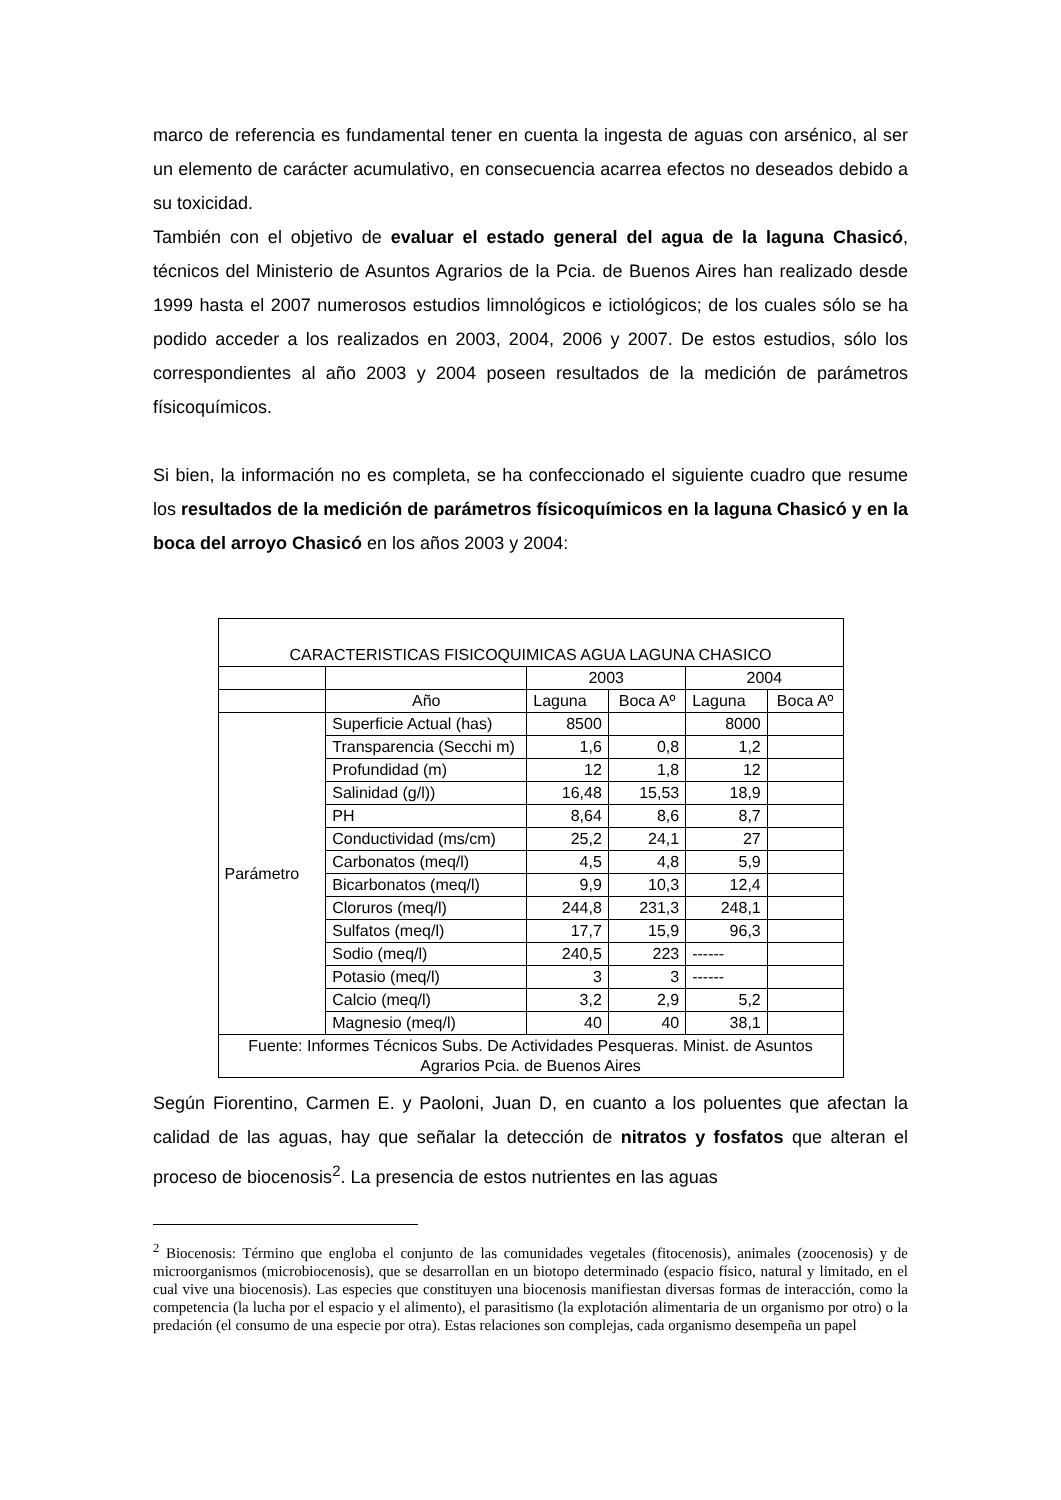marco de referencia es fundamental tener en cuenta la ingesta de aguas con arsénico, al ser un elemento de carácter acumulativo, en consecuencia acarrea efectos no deseados debido a su toxicidad.
También con el objetivo de evaluar el estado general del agua de la laguna Chasicó, técnicos del Ministerio de Asuntos Agrarios de la Pcia. de Buenos Aires han realizado desde 1999 hasta el 2007 numerosos estudios limnológicos e ictiológicos; de los cuales sólo se ha podido acceder a los realizados en 2003, 2004, 2006 y 2007. De estos estudios, sólo los correspondientes al año 2003 y 2004 poseen resultados de la medición de parámetros físicoquímicos.
Si bien, la información no es completa, se ha confeccionado el siguiente cuadro que resume los resultados de la medición de parámetros físicoquímicos en la laguna Chasicó y en la boca del arroyo Chasicó en los años 2003 y 2004:
| CARACTERISTICAS FISICOQUIMICAS AGUA LAGUNA CHASICO | | | | | |
| | | 2003 | | 2004 | |
| | Año | Laguna | Boca Aº | Laguna | Boca Aº |
| Parámetro | Superficie Actual (has) | 8500 | | 8000 | |
| | Transparencia (Secchi m) | 1,6 | 0,8 | 1,2 | |
| | Profundidad (m) | 12 | 1,8 | 12 | |
| | Salinidad (g/l)) | 16,48 | 15,53 | 18,9 | |
| | PH | 8,64 | 8,6 | 8,7 | |
| | Conductividad (ms/cm) | 25,2 | 24,1 | 27 | |
| | Carbonatos (meq/l) | 4,5 | 4,8 | 5,9 | |
| | Bicarbonatos (meq/l) | 9,9 | 10,3 | 12,4 | |
| | Cloruros (meq/l) | 244,8 | 231,3 | 248,1 | |
| | Sulfatos (meq/l) | 17,7 | 15,9 | 96,3 | |
| | Sodio (meq/l) | 240,5 | 223 | ------ | |
| | Potasio (meq/l) | 3 | 3 | ------ | |
| | Calcio (meq/l) | 3,2 | 2,9 | 5,2 | |
| | Magnesio (meq/l) | 40 | 40 | 38,1 | |
| Fuente: Informes Técnicos Subs. De Actividades Pesqueras. Minist. de Asuntos Agrarios Pcia. de Buenos Aires | | | | | |
Según Fiorentino, Carmen E. y Paoloni, Juan D, en cuanto a los poluentes que afectan la calidad de las aguas, hay que señalar la detección de nitratos y fosfatos que alteran el proceso de biocenosis<sup>2</sup>. La presencia de estos nutrientes en las aguas
<sup>2</sup> Biocenosis: Término que engloba el conjunto de las comunidades vegetales (fitocenosis), animales (zoocenosis) y de microorganismos (microbiocenosis), que se desarrollan en un biotopo determinado (espacio físico, natural y limitado, en el cual vive una biocenosis). Las especies que constituyen una biocenosis manifiestan diversas formas de interacción, como la competencia (la lucha por el espacio y el alimento), el parasitismo (la explotación alimentaria de un organismo por otro) o la predación (el consumo de una especie por otra). Estas relaciones son complejas, cada organismo desempeña un papel